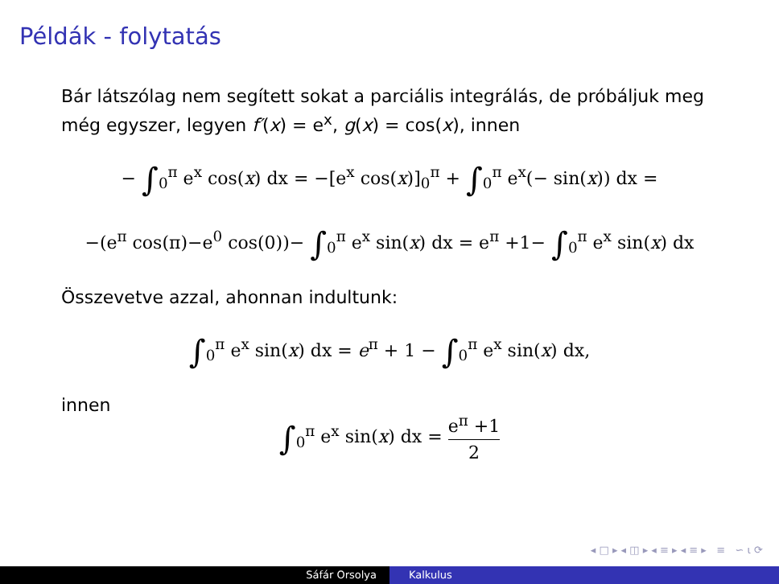Példák - folytatás
Bár látszólag nem segített sokat a parciális integrálás, de próbáljuk meg még egyszer, legyen f′(x) = e<sup>x</sup>, g(x) = cos(x), innen
− ∫<sub>0</sub><sup>π</sup> e<sup>x</sup> cos(x) dx = −[e<sup>x</sup> cos(x)]<sub>0</sub><sup>π</sup> + ∫<sub>0</sub><sup>π</sup> e<sup>x</sup>(− sin(x)) dx =
−(e<sup>π</sup> cos(π)−e<sup>0</sup> cos(0))− ∫<sub>0</sub><sup>π</sup> e<sup>x</sup> sin(x) dx = e<sup>π</sup> +1− ∫<sub>0</sub><sup>π</sup> e<sup>x</sup> sin(x) dx
Összevetve azzal, ahonnan indultunk:
∫<sub>0</sub><sup>π</sup> e<sup>x</sup> sin(x) dx = e<sup>π</sup> + 1 − ∫<sub>0</sub><sup>π</sup> e<sup>x</sup> sin(x) dx,
innen
∫<sub>0</sub><sup>π</sup> e<sup>x</sup> sin(x) dx = e<sup>π</sup> +1 2
◂ □ ▸ ◂ ◫ ▸ ◂ ≡ ▸ ◂ ≡ ▸ ≡ ∽ ⍳ ⟳
Sáfár Orsolya Kalkulus